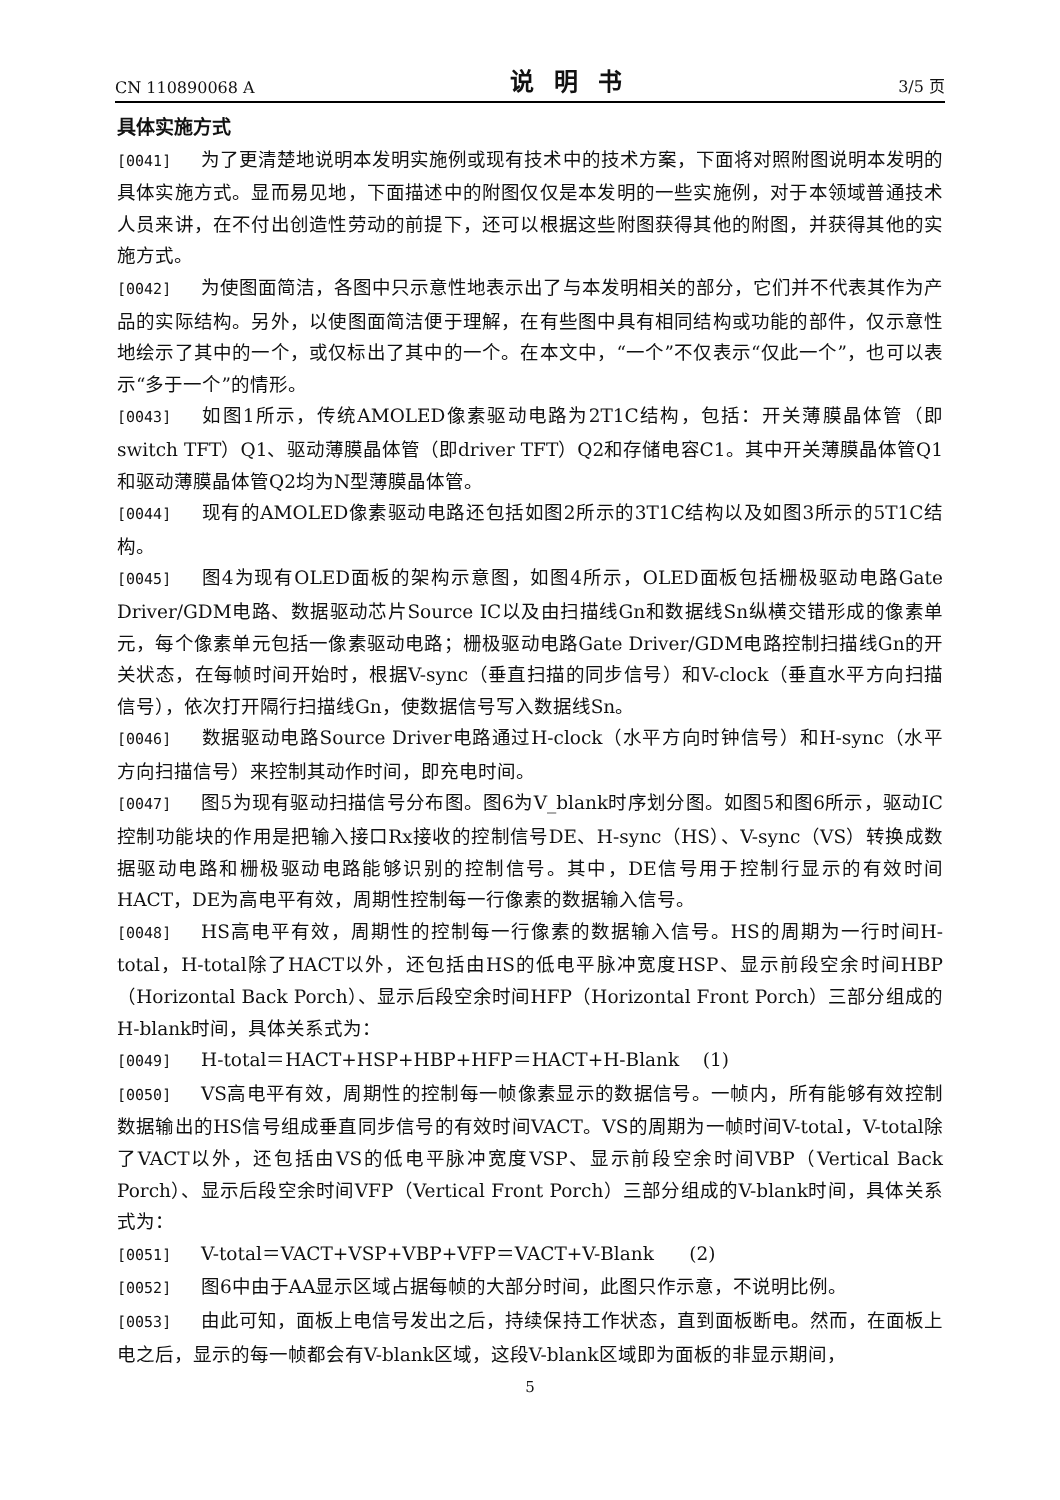CN 110890068 A 说明书 3/5 页
具体实施方式
[0041] 为了更清楚地说明本发明实施例或现有技术中的技术方案，下面将对照附图说明本发明的具体实施方式。显而易见地，下面描述中的附图仅仅是本发明的一些实施例，对于本领域普通技术人员来讲，在不付出创造性劳动的前提下，还可以根据这些附图获得其他的附图，并获得其他的实施方式。
[0042] 为使图面简洁，各图中只示意性地表示出了与本发明相关的部分，它们并不代表其作为产品的实际结构。另外，以使图面简洁便于理解，在有些图中具有相同结构或功能的部件，仅示意性地绘示了其中的一个，或仅标出了其中的一个。在本文中，“一个”不仅表示“仅此一个”，也可以表示“多于一个”的情形。
[0043] 如图1所示，传统AMOLED像素驱动电路为2T1C结构，包括：开关薄膜晶体管（即switch TFT）Q1、驱动薄膜晶体管（即driver TFT）Q2和存储电容C1。其中开关薄膜晶体管Q1和驱动薄膜晶体管Q2均为N型薄膜晶体管。
[0044] 现有的AMOLED像素驱动电路还包括如图2所示的3T1C结构以及如图3所示的5T1C结构。
[0045] 图4为现有OLED面板的架构示意图，如图4所示，OLED面板包括栅极驱动电路Gate Driver/GDM电路、数据驱动芯片Source IC以及由扫描线Gn和数据线Sn纵横交错形成的像素单元，每个像素单元包括一像素驱动电路；栅极驱动电路Gate Driver/GDM电路控制扫描线Gn的开关状态，在每帧时间开始时，根据V-sync（垂直扫描的同步信号）和V-clock（垂直水平方向扫描信号），依次打开隔行扫描线Gn，使数据信号写入数据线Sn。
[0046] 数据驱动电路Source Driver电路通过H-clock（水平方向时钟信号）和H-sync（水平方向扫描信号）来控制其动作时间，即充电时间。
[0047] 图5为现有驱动扫描信号分布图。图6为V_blank时序划分图。如图5和图6所示，驱动IC控制功能块的作用是把输入接口Rx接收的控制信号DE、H-sync（HS）、V-sync（VS）转换成数据驱动电路和栅极驱动电路能够识别的控制信号。其中，DE信号用于控制行显示的有效时间HACT，DE为高电平有效，周期性控制每一行像素的数据输入信号。
[0048] HS高电平有效，周期性的控制每一行像素的数据输入信号。HS的周期为一行时间H-total，H-total除了HACT以外，还包括由HS的低电平脉冲宽度HSP、显示前段空余时间HBP（Horizontal Back Porch）、显示后段空余时间HFP（Horizontal Front Porch）三部分组成的H-blank时间，具体关系式为：
[0049] H-total＝HACT+HSP+HBP+HFP＝HACT+H-Blank (1)
[0050] VS高电平有效，周期性的控制每一帧像素显示的数据信号。一帧内，所有能够有效控制数据输出的HS信号组成垂直同步信号的有效时间VACT。VS的周期为一帧时间V-total，V-total除了VACT以外，还包括由VS的低电平脉冲宽度VSP、显示前段空余时间VBP（Vertical Back Porch）、显示后段空余时间VFP（Vertical Front Porch）三部分组成的V-blank时间，具体关系式为：
[0051] V-total＝VACT+VSP+VBP+VFP＝VACT+V-Blank (2)
[0052] 图6中由于AA显示区域占据每帧的大部分时间，此图只作示意，不说明比例。
[0053] 由此可知，面板上电信号发出之后，持续保持工作状态，直到面板断电。然而，在面板上电之后，显示的每一帧都会有V-blank区域，这段V-blank区域即为面板的非显示期间，
5